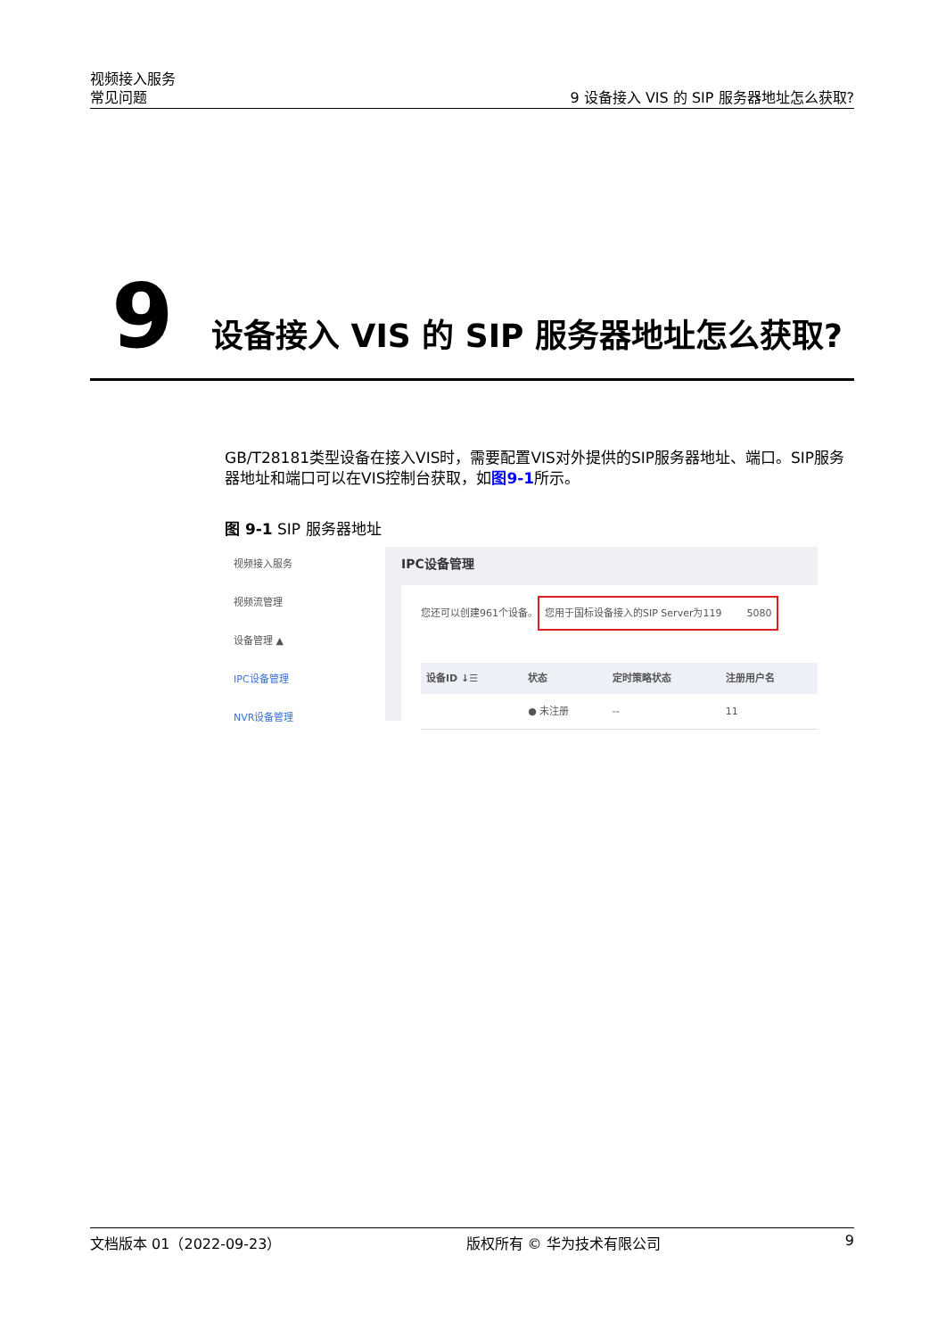视频接入服务
常见问题 9 设备接入 VIS 的 SIP 服务器地址怎么获取?
9 设备接入 VIS 的 SIP 服务器地址怎么获取?
GB/T28181类型设备在接入VIS时，需要配置VIS对外提供的SIP服务器地址、端口。SIP服务器地址和端口可以在VIS控制台获取，如图9-1所示。
图 9-1 SIP 服务器地址
视频接入服务
视频流管理
设备管理 ▲
IPC设备管理
NVR设备管理
IPC设备管理
您还可以创建961个设备。 您用于国标设备接入的SIP Server为119 5080
| 设备ID ↓☰ | 状态 | 定时策略状态 | 注册用户名 |
| --- | --- | --- | --- |
| | ● 未注册 | -- | 11 |
文档版本 01（2022-09-23） 版权所有 © 华为技术有限公司 9